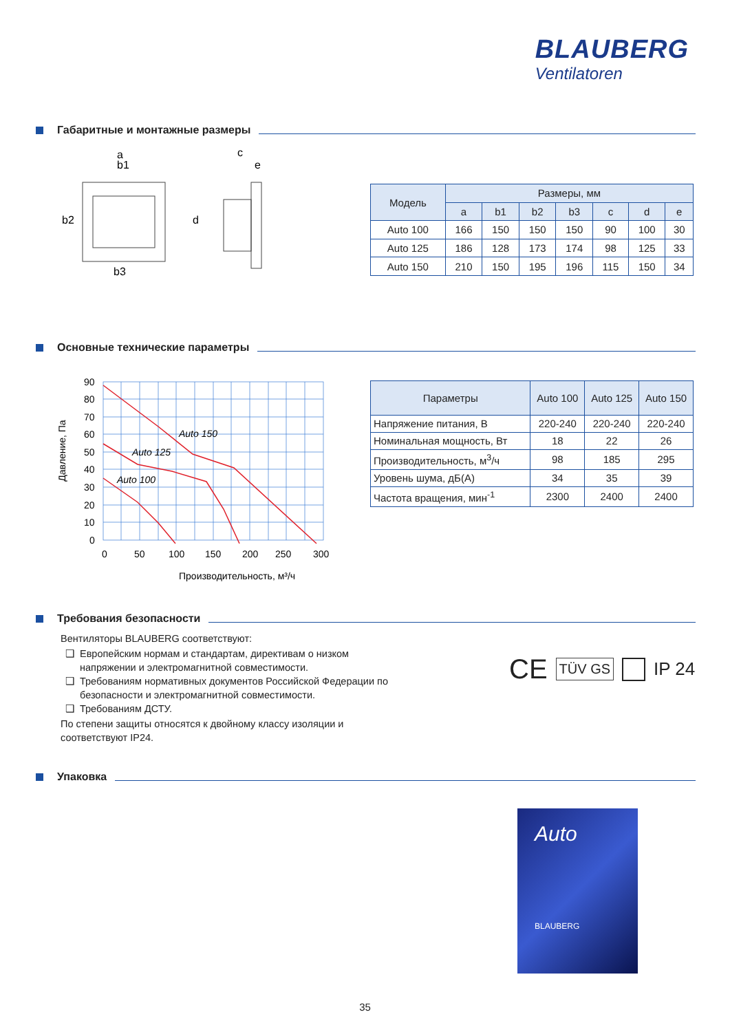BLAUBERG
Ventilatoren
Габаритные и монтажные размеры
a
b1
b2
b3
c
e
d
| Модель | Размеры, мм | | | | | | |
| --- | --- | --- | --- | --- | --- | --- | --- |
| | a | b1 | b2 | b3 | c | d | e |
| Auto 100 | 166 | 150 | 150 | 150 | 90 | 100 | 30 |
| Auto 125 | 186 | 128 | 173 | 174 | 98 | 125 | 33 |
| Auto 150 | 210 | 150 | 195 | 196 | 115 | 150 | 34 |
Основные технические параметры
Давление, Па
90
80
70
60
50
40
30
20
10
0
0
50
100
150
200
250
300
Производительность, м³/ч
Auto 150
Auto 125
Auto 100
| Параметры | Auto 100 | Auto 125 | Auto 150 |
| --- | --- | --- | --- |
| Напряжение питания, В | 220-240 | 220-240 | 220-240 |
| Номинальная мощность, Вт | 18 | 22 | 26 |
| Производительность, м<sup>3</sup>/ч | 98 | 185 | 295 |
| Уровень шума, дБ(А) | 34 | 35 | 39 |
| Частота вращения, мин<sup>-1</sup> | 2300 | 2400 | 2400 |
Требования безопасности
Вентиляторы BLAUBERG соответствуют:
Европейским нормам и стандартам, директивам о низком напряжении и электромагнитной совместимости.
Требованиям нормативных документов Российской Федерации по безопасности и электромагнитной совместимости.
Требованиям ДСТУ.
По степени защиты относятся к двойному классу изоляции и соответствуют IP24.
CE TÜV GS IP 24
Упаковка
Auto
BLAUBERG
35